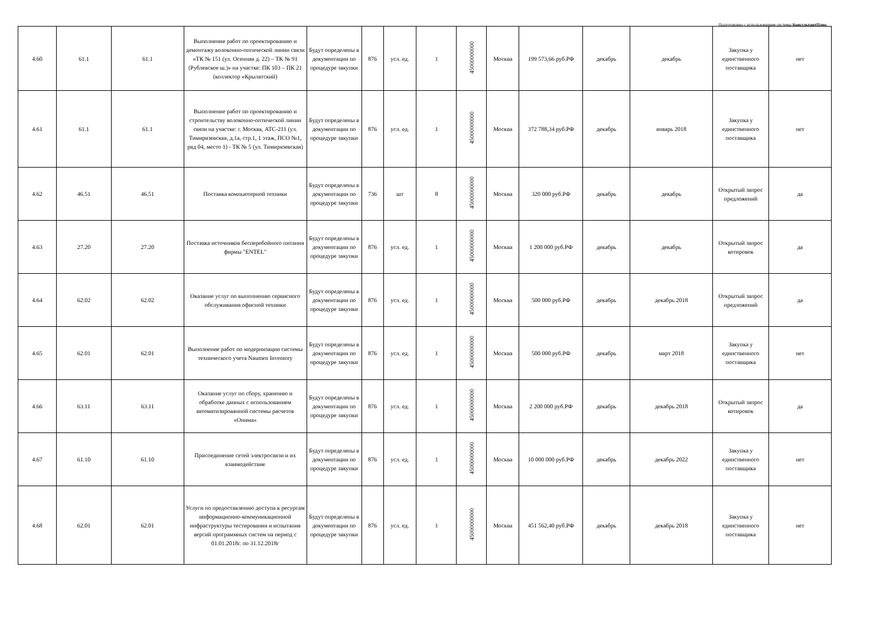Подготовлено с использованием системы КонсультантПлюс
| 4.60 | 61.1 | 61.1 | Выполнение работ по проектированию и демонтажу волоконно-оптической линии связи «ТК № 151 (ул. Осенняя д. 22) – ТК № 91 (Рублевское ш.)» на участке: ПК 103 – ПК 21 (коллектор «Крылатский) | Будут определены в документации по процедуре закупки | 876 | усл. ед. | 1 | 45000000000 | Москва | 199 573,66 руб.РФ | декабрь | декабрь | Закупка у единственного поставщика | нет |
| 4.61 | 61.1 | 61.1 | Выполнение работ по проектированию и строительству волоконно-оптической линии связи на участке: г. Москва, АТС-211 (ул. Тимирязевская, д.1а, стр.1, 1 этаж, ПСО №1, ряд 04, место 1) - ТК № 5 (ул. Тимирязевская) | Будут определены в документации по процедуре закупки | 876 | усл. ед. | 1 | 45000000000 | Москва | 372 788,34 руб.РФ | декабрь | январь 2018 | Закупка у единственного поставщика | нет |
| 4.62 | 46.51 | 46.51 | Поставка компьютерной техники | Будут определены в документации по процедуре закупки | 736 | шт | 8 | 45000000000 | Москва | 320 000 руб.РФ | декабрь | декабрь | Открытый запрос предложений | да |
| 4.63 | 27.20 | 27.20 | Поставка источников бесперебойного питания фирмы "ENTEL" | Будут определены в документации по процедуре закупки | 876 | усл. ед. | 1 | 45000000000 | Москва | 1 200 000 руб.РФ | декабрь | декабрь | Открытый запрос котировок | да |
| 4.64 | 62.02 | 62.02 | Оказание услуг по выполнению сервисного обслуживания офисной техники | Будут определены в документации по процедуре закупки | 876 | усл. ед. | 1 | 45000000000 | Москва | 500 000 руб.РФ | декабрь | декабрь 2018 | Открытый запрос предложений | да |
| 4.65 | 62.01 | 62.01 | Выполнение работ по модернизации системы технического учета Naumen Inventory | Будут определены в документации по процедуре закупки | 876 | усл. ед. | 1 | 45000000000 | Москва | 500 000 руб.РФ | декабрь | март 2018 | Закупка у единственного поставщика | нет |
| 4.66 | 63.11 | 63.11 | Оказание услуг по сбору, хранению и обработке данных с использованием автоматизированной системы расчетов «Онима» | Будут определены в документации по процедуре закупки | 876 | усл. ед. | 1 | 45000000000 | Москва | 2 200 000 руб.РФ | декабрь | декабрь 2018 | Открытый запрос котировок | да |
| 4.67 | 61.10 | 61.10 | Присоединение сетей электросвязи и их взаимодействие | Будут определены в документации по процедуре закупки | 876 | усл. ед. | 1 | 45000000000 | Москва | 10 000 000 руб.РФ | декабрь | декабрь 2022 | Закупка у единственного поставщика | нет |
| 4.68 | 62.01 | 62.01 | Услуги по предоставлению доступа к ресурсам информационно-коммуникационной инфраструктуры тестирования и испытания версий программных систем на период с 01.01.2018г. по 31.12.2018г | Будут определены в документации по процедуре закупки | 876 | усл. ед. | 1 | 45000000000 | Москва | 451 562,40 руб.РФ | декабрь | декабрь 2018 | Закупка у единственного поставщика | нет |